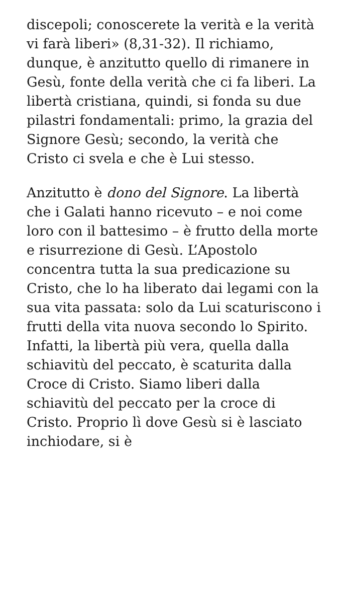discepoli; conoscerete la verità e la verità vi farà liberi» (8,31-32). Il richiamo, dunque, è anzitutto quello di rimanere in Gesù, fonte della verità che ci fa liberi. La libertà cristiana, quindi, si fonda su due pilastri fondamentali: primo, la grazia del Signore Gesù; secondo, la verità che Cristo ci svela e che è Lui stesso.
Anzitutto è dono del Signore. La libertà che i Galati hanno ricevuto – e noi come loro con il battesimo – è frutto della morte e risurrezione di Gesù. L’Apostolo concentra tutta la sua predicazione su Cristo, che lo ha liberato dai legami con la sua vita passata: solo da Lui scaturiscono i frutti della vita nuova secondo lo Spirito. Infatti, la libertà più vera, quella dalla schiavitù del peccato, è scaturita dalla Croce di Cristo. Siamo liberi dalla schiavitù del peccato per la croce di Cristo. Proprio lì dove Gesù si è lasciato inchiodare, si è